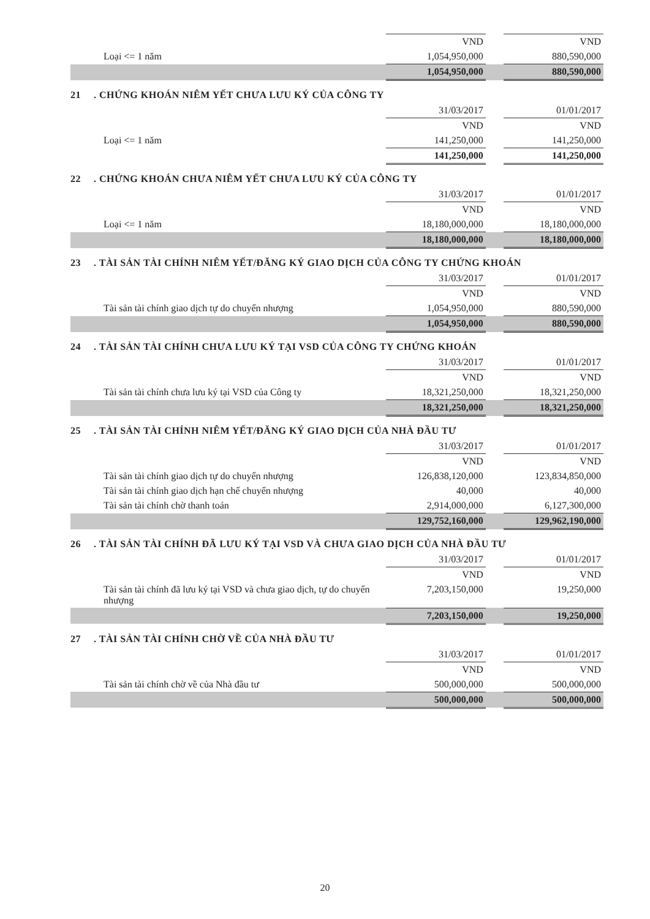| | VND | | VND |
| Loại <= 1 năm | 1,054,950,000 | | 880,590,000 |
| | 1,054,950,000 | | 880,590,000 |
21. CHỨNG KHOÁN NIÊM YẾT CHƯA LƯU KÝ CỦA CÔNG TY
| | 31/03/2017 | | 01/01/2017 |
| | VND | | VND |
| Loại <= 1 năm | 141,250,000 | | 141,250,000 |
| | 141,250,000 | | 141,250,000 |
22. CHỨNG KHOÁN CHƯA NIÊM YẾT CHƯA LƯU KÝ CỦA CÔNG TY
| | 31/03/2017 | | 01/01/2017 |
| | VND | | VND |
| Loại <= 1 năm | 18,180,000,000 | | 18,180,000,000 |
| | 18,180,000,000 | | 18,180,000,000 |
23. TÀI SẢN TÀI CHÍNH NIÊM YẾT/ĐĂNG KÝ GIAO DỊCH CỦA CÔNG TY CHỨNG KHOÁN
| | 31/03/2017 | | 01/01/2017 |
| | VND | | VND |
| Tài sản tài chính giao dịch tự do chuyển nhượng | 1,054,950,000 | | 880,590,000 |
| | 1,054,950,000 | | 880,590,000 |
24. TÀI SẢN TÀI CHÍNH CHƯA LƯU KÝ TẠI VSD CỦA CÔNG TY CHỨNG KHOÁN
| | 31/03/2017 | | 01/01/2017 |
| | VND | | VND |
| Tài sản tài chính chưa lưu ký tại VSD của Công ty | 18,321,250,000 | | 18,321,250,000 |
| | 18,321,250,000 | | 18,321,250,000 |
25. TÀI SẢN TÀI CHÍNH NIÊM YẾT/ĐĂNG KÝ GIAO DỊCH CỦA NHÀ ĐẦU TƯ
| | 31/03/2017 | | 01/01/2017 |
| | VND | | VND |
| Tài sản tài chính giao dịch tự do chuyển nhượng | 126,838,120,000 | | 123,834,850,000 |
| Tài sản tài chính giao dịch hạn chế chuyển nhượng | 40,000 | | 40,000 |
| Tài sản tài chính chờ thanh toán | 2,914,000,000 | | 6,127,300,000 |
| | 129,752,160,000 | | 129,962,190,000 |
26. TÀI SẢN TÀI CHÍNH ĐÃ LƯU KÝ TẠI VSD VÀ CHƯA GIAO DỊCH CỦA NHÀ ĐẦU TƯ
| | 31/03/2017 | | 01/01/2017 |
| | VND | | VND |
| Tài sản tài chính đã lưu ký tại VSD và chưa giao dịch, tự do chuyển nhượng | 7,203,150,000 | | 19,250,000 |
| | 7,203,150,000 | | 19,250,000 |
27. TÀI SẢN TÀI CHÍNH CHỜ VỀ CỦA NHÀ ĐẦU TƯ
| | 31/03/2017 | | 01/01/2017 |
| | VND | | VND |
| Tài sản tài chính chờ về của Nhà đầu tư | 500,000,000 | | 500,000,000 |
| | 500,000,000 | | 500,000,000 |
20